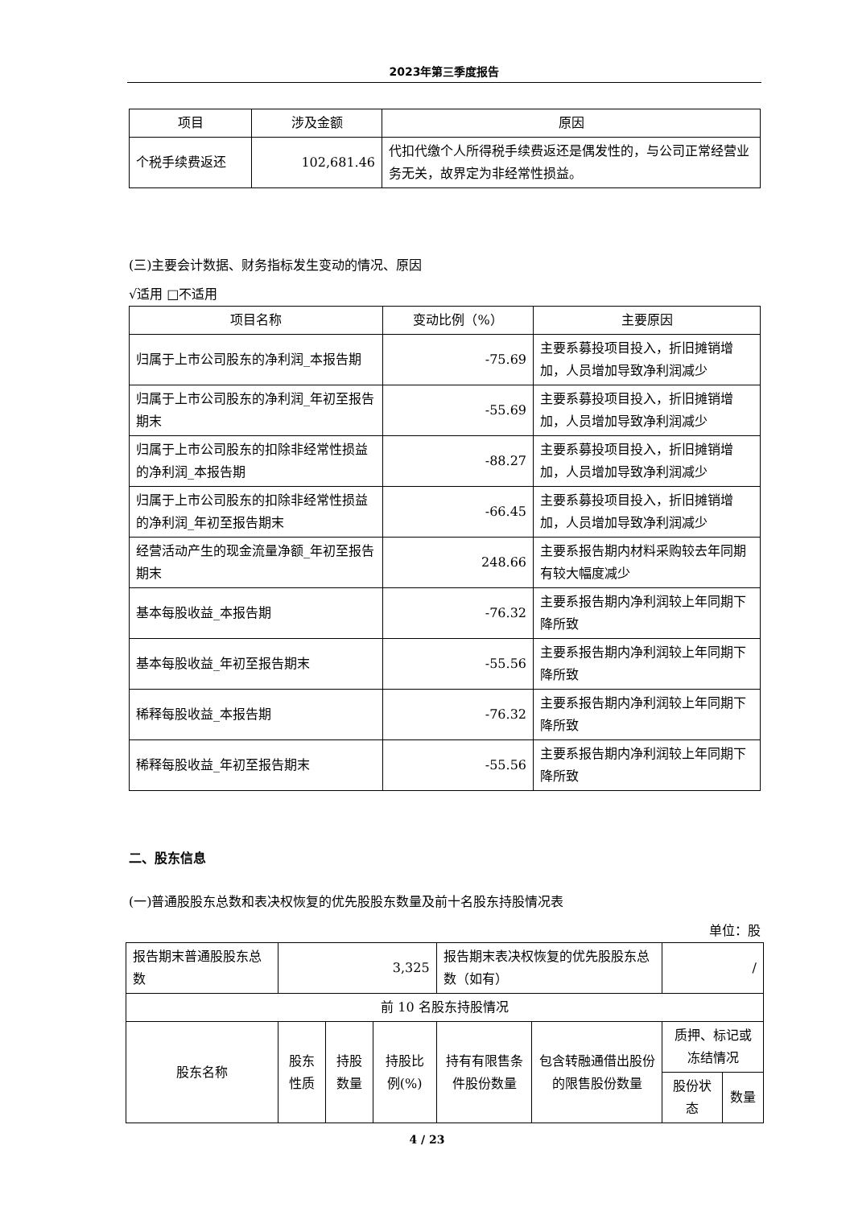2023年第三季度报告
| 项目 | 涉及金额 | 原因 |
| --- | --- | --- |
| 个税手续费返还 | 102,681.46 | 代扣代缴个人所得税手续费返还是偶发性的，与公司正常经营业务无关，故界定为非经常性损益。 |
(三)主要会计数据、财务指标发生变动的情况、原因
√适用 □不适用
| 项目名称 | 变动比例（%） | 主要原因 |
| --- | --- | --- |
| 归属于上市公司股东的净利润_本报告期 | -75.69 | 主要系募投项目投入，折旧摊销增加，人员增加导致净利润减少 |
| 归属于上市公司股东的净利润_年初至报告期末 | -55.69 | 主要系募投项目投入，折旧摊销增加，人员增加导致净利润减少 |
| 归属于上市公司股东的扣除非经常性损益的净利润_本报告期 | -88.27 | 主要系募投项目投入，折旧摊销增加，人员增加导致净利润减少 |
| 归属于上市公司股东的扣除非经常性损益的净利润_年初至报告期末 | -66.45 | 主要系募投项目投入，折旧摊销增加，人员增加导致净利润减少 |
| 经营活动产生的现金流量净额_年初至报告期末 | 248.66 | 主要系报告期内材料采购较去年同期有较大幅度减少 |
| 基本每股收益_本报告期 | -76.32 | 主要系报告期内净利润较上年同期下降所致 |
| 基本每股收益_年初至报告期末 | -55.56 | 主要系报告期内净利润较上年同期下降所致 |
| 稀释每股收益_本报告期 | -76.32 | 主要系报告期内净利润较上年同期下降所致 |
| 稀释每股收益_年初至报告期末 | -55.56 | 主要系报告期内净利润较上年同期下降所致 |
二、股东信息
(一)普通股股东总数和表决权恢复的优先股股东数量及前十名股东持股情况表
单位：股
| 报告期末普通股股东总数 | 3,325 | | | 报告期末表决权恢复的优先股股东总数（如有） | | / | |
| 前 10 名股东持股情况 | | | | | | | |
| 股东名称 | 股东性质 | 持股数量 | 持股比例(%) | 持有有限售条件股份数量 | 包含转融通借出股份的限售股份数量 | 质押、标记或冻结情况 | |
| | | | | | | 股份状态 | 数量 |
4 / 23